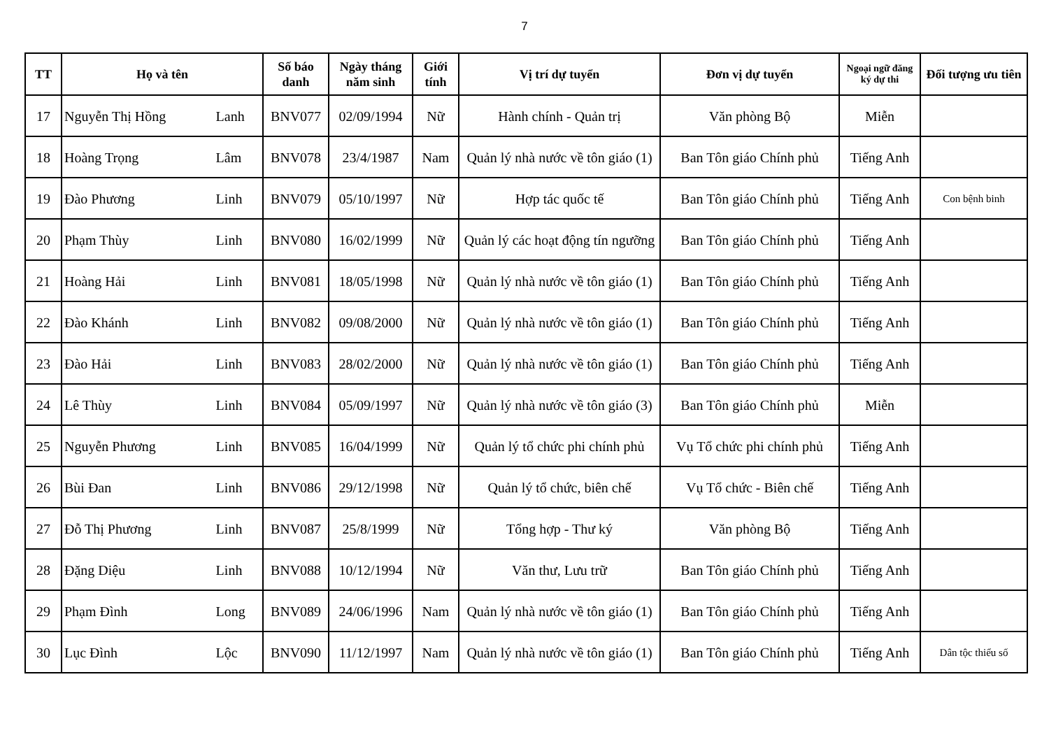7
| TT | Họ và tên | | Số báo danh | Ngày tháng năm sinh | Giới tính | Vị trí dự tuyển | Đơn vị dự tuyển | Ngoại ngữ đăng ký dự thi | Đối tượng ưu tiên |
| --- | --- | --- | --- | --- | --- | --- | --- | --- | --- |
| 17 | Nguyễn Thị Hồng | Lanh | BNV077 | 02/09/1994 | Nữ | Hành chính - Quản trị | Văn phòng Bộ | Miễn | |
| 18 | Hoàng Trọng | Lâm | BNV078 | 23/4/1987 | Nam | Quản lý nhà nước về tôn giáo (1) | Ban Tôn giáo Chính phủ | Tiếng Anh | |
| 19 | Đào Phương | Linh | BNV079 | 05/10/1997 | Nữ | Hợp tác quốc tế | Ban Tôn giáo Chính phủ | Tiếng Anh | Con bệnh binh |
| 20 | Phạm Thùy | Linh | BNV080 | 16/02/1999 | Nữ | Quản lý các hoạt động tín ngưỡng | Ban Tôn giáo Chính phủ | Tiếng Anh | |
| 21 | Hoàng Hải | Linh | BNV081 | 18/05/1998 | Nữ | Quản lý nhà nước về tôn giáo (1) | Ban Tôn giáo Chính phủ | Tiếng Anh | |
| 22 | Đào Khánh | Linh | BNV082 | 09/08/2000 | Nữ | Quản lý nhà nước về tôn giáo (1) | Ban Tôn giáo Chính phủ | Tiếng Anh | |
| 23 | Đào Hải | Linh | BNV083 | 28/02/2000 | Nữ | Quản lý nhà nước về tôn giáo (1) | Ban Tôn giáo Chính phủ | Tiếng Anh | |
| 24 | Lê Thùy | Linh | BNV084 | 05/09/1997 | Nữ | Quản lý nhà nước về tôn giáo (3) | Ban Tôn giáo Chính phủ | Miễn | |
| 25 | Nguyễn Phương | Linh | BNV085 | 16/04/1999 | Nữ | Quản lý tổ chức phi chính phủ | Vụ Tổ chức phi chính phủ | Tiếng Anh | |
| 26 | Bùi Đan | Linh | BNV086 | 29/12/1998 | Nữ | Quản lý tổ chức, biên chế | Vụ Tổ chức - Biên chế | Tiếng Anh | |
| 27 | Đỗ Thị Phương | Linh | BNV087 | 25/8/1999 | Nữ | Tổng hợp - Thư ký | Văn phòng Bộ | Tiếng Anh | |
| 28 | Đặng Diệu | Linh | BNV088 | 10/12/1994 | Nữ | Văn thư, Lưu trữ | Ban Tôn giáo Chính phủ | Tiếng Anh | |
| 29 | Phạm Đình | Long | BNV089 | 24/06/1996 | Nam | Quản lý nhà nước về tôn giáo (1) | Ban Tôn giáo Chính phủ | Tiếng Anh | |
| 30 | Lục Đình | Lộc | BNV090 | 11/12/1997 | Nam | Quản lý nhà nước về tôn giáo (1) | Ban Tôn giáo Chính phủ | Tiếng Anh | Dân tộc thiểu số |